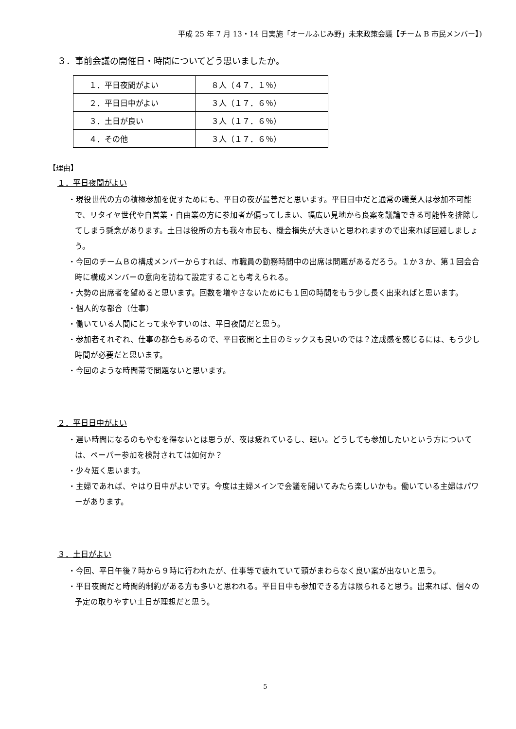平成 25 年 7 月 13・14 日実施「オールふじみ野」未来政策会議【チーム B 市民メンバー】)
３．事前会議の開催日・時間についてどう思いましたか。
| １．平日夜間がよい | ８人（４７．１％） |
| ２．平日日中がよい | ３人（１７．６％） |
| ３．土日が良い | ３人（１７．６％） |
| ４．その他 | ３人（１７．６％） |
【理由】
１．平日夜間がよい
・現役世代の方の積極参加を促すためにも、平日の夜が最善だと思います。平日日中だと通常の職業人は参加不可能で、リタイヤ世代や自営業・自由業の方に参加者が偏ってしまい、幅広い見地から良案を議論できる可能性を排除してしまう懸念があります。土日は役所の方も我々市民も、機会損失が大きいと思われますので出来れば回避しましょう。
・今回のチームＢの構成メンバーからすれば、市職員の勤務時間中の出席は問題があるだろう。１か３か、第１回会合時に構成メンバーの意向を訪ねて設定することも考えられる。
・大勢の出席者を望めると思います。回数を増やさないためにも１回の時間をもう少し長く出来ればと思います。
・個人的な都合（仕事）
・働いている人間にとって来やすいのは、平日夜間だと思う。
・参加者それぞれ、仕事の都合もあるので、平日夜間と土日のミックスも良いのでは？達成感を感じるには、もう少し時間が必要だと思います。
・今回のような時間帯で問題ないと思います。
２．平日日中がよい
・遅い時間になるのもやむを得ないとは思うが、夜は疲れているし、眠い。どうしても参加したいという方については、ペーパー参加を検討されては如何か？
・少々短く思います。
・主婦であれば、やはり日中がよいです。今度は主婦メインで会議を開いてみたら楽しいかも。働いている主婦はパワーがあります。
３．土日がよい
・今回、平日午後７時から９時に行われたが、仕事等で疲れていて頭がまわらなく良い案が出ないと思う。
・平日夜間だと時間的制約がある方も多いと思われる。平日日中も参加できる方は限られると思う。出来れば、個々の予定の取りやすい土日が理想だと思う。
5